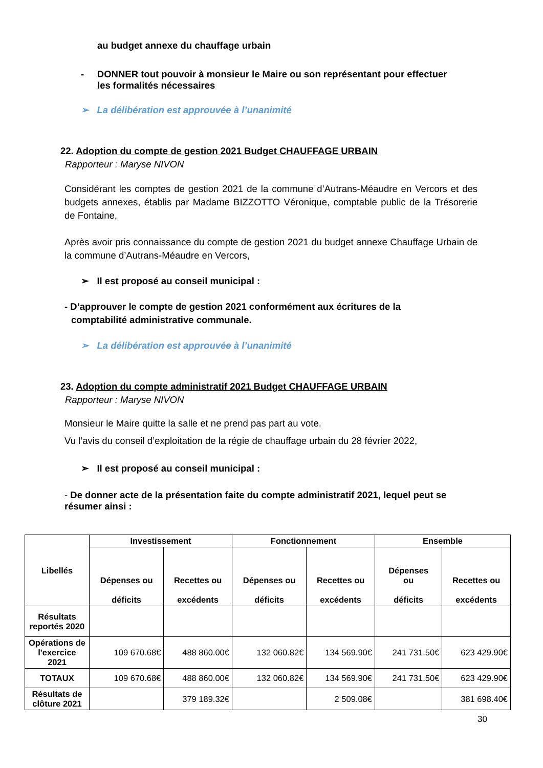au budget annexe du chauffage urbain
- DONNER tout pouvoir à monsieur le Maire ou son représentant pour effectuer
les formalités nécessaires
➢ La délibération est approuvée à l’unanimité
22. Adoption du compte de gestion 2021 Budget CHAUFFAGE URBAIN
Rapporteur : Maryse NIVON
Considérant les comptes de gestion 2021 de la commune d’Autrans-Méaudre en Vercors et des budgets annexes, établis par Madame BIZZOTTO Véronique, comptable public de la Trésorerie de Fontaine,
Après avoir pris connaissance du compte de gestion 2021 du budget annexe Chauffage Urbain de la commune d’Autrans-Méaudre en Vercors,
➢ Il est proposé au conseil municipal :
- D’approuver le compte de gestion 2021 conformément aux écritures de la
comptabilité administrative communale.
➢ La délibération est approuvée à l’unanimité
23. Adoption du compte administratif 2021 Budget CHAUFFAGE URBAIN
Rapporteur : Maryse NIVON
Monsieur le Maire quitte la salle et ne prend pas part au vote.
Vu l’avis du conseil d’exploitation de la régie de chauffage urbain du 28 février 2022,
➢ Il est proposé au conseil municipal :
- De donner acte de la présentation faite du compte administratif 2021, lequel peut se résumer ainsi :
| Libellés | Investissement | | Fonctionnement | | Ensemble | |
| --- | --- | --- | --- | --- | --- | --- |
| | Dépenses ou déficits | Recettes ou excédents | Dépenses ou déficits | Recettes ou excédents | Dépenses ou déficits | Recettes ou excédents |
| Résultats reportés 2020 | | | | | | |
| Opérations de l'exercice 2021 | 109 670.68€ | 488 860.00€ | 132 060.82€ | 134 569.90€ | 241 731.50€ | 623 429.90€ |
| TOTAUX | 109 670.68€ | 488 860.00€ | 132 060.82€ | 134 569.90€ | 241 731.50€ | 623 429.90€ |
| Résultats de clôture 2021 | | 379 189.32€ | | 2 509.08€ | | 381 698.40€ |
30